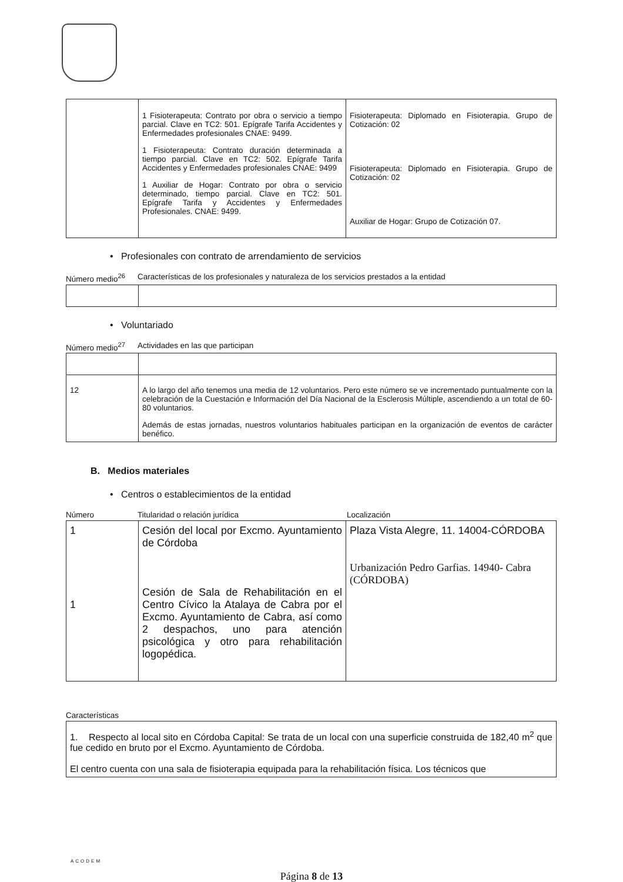| | 1 Fisioterapeuta: Contrato por obra o servicio a tiempo parcial. Clave en TC2: 501. Epígrafe Tarifa Accidentes y Enfermedades profesionales CNAE: 9499. 1 Fisioterapeuta: Contrato duración determinada a tiempo parcial. Clave en TC2: 502. Epígrafe Tarifa Accidentes y Enfermedades profesionales CNAE: 9499 1 Auxiliar de Hogar: Contrato por obra o servicio determinado, tiempo parcial. Clave en TC2: 501. Epígrafe Tarifa y Accidentes y Enfermedades Profesionales. CNAE: 9499. | Fisioterapeuta: Diplomado en Fisioterapia. Grupo de Cotización: 02 Fisioterapeuta: Diplomado en Fisioterapia. Grupo de Cotización: 02 Auxiliar de Hogar: Grupo de Cotización 07. |
• Profesionales con contrato de arrendamiento de servicios
Número medio<sup>26</sup> Características de los profesionales y naturaleza de los servicios prestados a la entidad
• Voluntariado
Número medio<sup>27</sup> Actividades en las que participan
| 12 | A lo largo del año tenemos una media de 12 voluntarios. Pero este número se ve incrementado puntualmente con la celebración de la Cuestación e Información del Día Nacional de la Esclerosis Múltiple, ascendiendo a un total de 60-80 voluntarios. Además de estas jornadas, nuestros voluntarios habituales participan en la organización de eventos de carácter benéfico. |
B. Medios materiales
• Centros o establecimientos de la entidad
Número Titularidad o relación jurídica Localización
| 1 1 | Cesión del local por Excmo. Ayuntamiento de Córdoba Cesión de Sala de Rehabilitación en el Centro Cívico la Atalaya de Cabra por el Excmo. Ayuntamiento de Cabra, así como 2 despachos, uno para atención psicológica y otro para rehabilitación logopédica. | Plaza Vista Alegre, 11. 14004-CÓRDOBA Urbanización Pedro Garfias. 14940- Cabra (CÓRDOBA) |
Características
| 1. Respecto al local sito en Córdoba Capital: Se trata de un local con una superficie construida de 182,40 m<sup>2</sup> que fue cedido en bruto por el Excmo. Ayuntamiento de Córdoba. El centro cuenta con una sala de fisioterapia equipada para la rehabilitación física. Los técnicos que |
ACODEM
Página 8 de 13